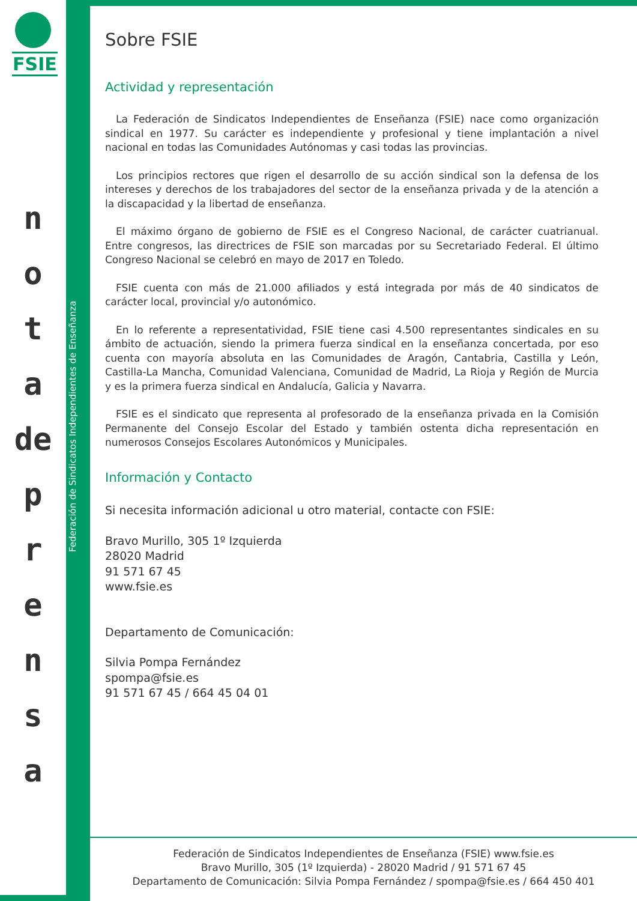FSIE
n
o
t
a
de
p
r
e
n
s
a
Federación de Sindicatos Independientes de Enseñanza
Sobre FSIE
Actividad y representación
La Federación de Sindicatos Independientes de Enseñanza (FSIE) nace como organización sindical en 1977. Su carácter es independiente y profesional y tiene implantación a nivel nacional en todas las Comunidades Autónomas y casi todas las provincias.
Los principios rectores que rigen el desarrollo de su acción sindical son la defensa de los intereses y derechos de los trabajadores del sector de la enseñanza privada y de la atención a la discapacidad y la libertad de enseñanza.
El máximo órgano de gobierno de FSIE es el Congreso Nacional, de carácter cuatrianual. Entre congresos, las directrices de FSIE son marcadas por su Secretariado Federal. El último Congreso Nacional se celebró en mayo de 2017 en Toledo.
FSIE cuenta con más de 21.000 afiliados y está integrada por más de 40 sindicatos de carácter local, provincial y/o autonómico.
En lo referente a representatividad, FSIE tiene casi 4.500 representantes sindicales en su ámbito de actuación, siendo la primera fuerza sindical en la enseñanza concertada, por eso cuenta con mayoría absoluta en las Comunidades de Aragón, Cantabria, Castilla y León, Castilla-La Mancha, Comunidad Valenciana, Comunidad de Madrid, La Rioja y Región de Murcia y es la primera fuerza sindical en Andalucía, Galicia y Navarra.
FSIE es el sindicato que representa al profesorado de la enseñanza privada en la Comisión Permanente del Consejo Escolar del Estado y también ostenta dicha representación en numerosos Consejos Escolares Autonómicos y Municipales.
Información y Contacto
Si necesita información adicional u otro material, contacte con FSIE:
Bravo Murillo, 305 1º Izquierda
28020 Madrid
91 571 67 45
www.fsie.es
Departamento de Comunicación:
Silvia Pompa Fernández
spompa@fsie.es
91 571 67 45 / 664 45 04 01
Federación de Sindicatos Independientes de Enseñanza (FSIE) www.fsie.es
Bravo Murillo, 305 (1º Izquierda) - 28020 Madrid / 91 571 67 45
Departamento de Comunicación: Silvia Pompa Fernández / spompa@fsie.es / 664 450 401